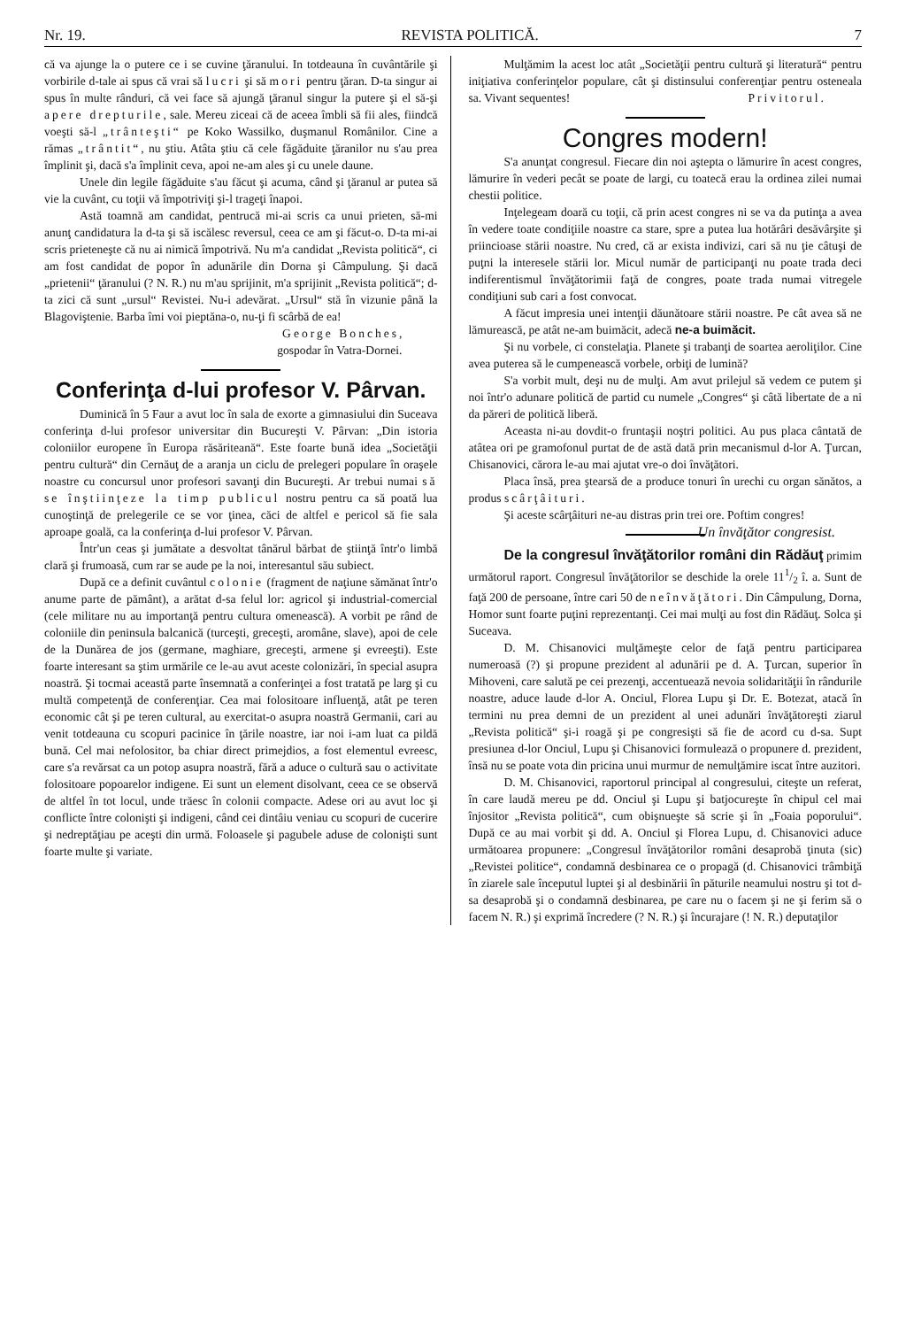Nr. 19. REVISTA POLITICĂ. 7
că va ajunge la o putere ce i se cuvine ţăranului. In totdeauna în cuvântările şi vorbirile d-tale ai spus că vrai să lucri şi să mori pentru ţăran. D-ta singur ai spus în multe rânduri, că vei face să ajungă ţăranul singur la putere şi el să-şi apere drepturile, sale. Mereu ziceai că de aceea îmbli să fii ales, fiindcă voeşti să-l „trânteşti“ pe Koko Wassilko, duşmanul Românilor. Cine a rămas „trântit“, nu ştiu. Atâta ştiu că cele făgăduite ţăranilor nu s'au prea împlinit şi, dacă s'a împlinit ceva, apoi ne-am ales şi cu unele daune.
Unele din legile făgăduite s'au făcut şi acuma, când şi ţăranul ar putea să vie la cuvânt, cu toţii vă împotriviţi şi-l trageţi înapoi.
Astă toamnă am candidat, pentrucă mi-ai scris ca unui prieten, să-mi anunţ candidatura la d-ta şi să iscălesc reversul, ceea ce am şi făcut-o. D-ta mi-ai scris prieteneşte că nu ai nimică împotrivă. Nu m'a candidat „Revista politică“, ci am fost candidat de popor în adunările din Dorna şi Câmpulung. Şi dacă „prietenii“ ţăranului (? N. R.) nu m'au sprijinit, m'a sprijinit „Revista politică“; d-ta zici că sunt „ursul“ Revistei. Nu-i adevărat. „Ursul“ stă în vizunie până la Blagoviştenie. Barba îmi voi pieptăna-o, nu-ţi fi scârbă de ea!
George Bonches,
gospodar în Vatra-Dornei.
Conferinţa d-lui profesor V. Pârvan.
Duminică în 5 Faur a avut loc în sala de exorte a gimnasiului din Suceava conferinţa d-lui profesor universitar din Bucureşti V. Pârvan: „Din istoria coloniilor europene în Europa răsăriteană“. Este foarte bună idea „Societăţii pentru cultură“ din Cernăuţ de a aranja un ciclu de prelegeri populare în oraşele noastre cu concursul unor profesori savanţi din Bucureşti. Ar trebui numai să se înştiinţeze la timp publicul nostru pentru ca să poată lua cunoştinţă de prelegerile ce se vor ţinea, căci de altfel e pericol să fie sala aproape goală, ca la conferinţa d-lui profesor V. Pârvan.
Într'un ceas şi jumătate a desvoltat tânărul bărbat de ştiinţă într'o limbă clară şi frumoasă, cum rar se aude pe la noi, interesantul său subiect.
După ce a definit cuvântul colonie (fragment de naţiune sămănat într'o anume parte de pământ), a arătat d-sa felul lor: agricol şi industrial-comercial (cele militare nu au importanţă pentru cultura omenească). A vorbit pe rând de coloniile din peninsula balcanică (turceşti, greceşti, aromâne, slave), apoi de cele de la Dunărea de jos (germane, maghiare, greceşti, armene şi evreeşti). Este foarte interesant sa ştim urmările ce le-au avut aceste colonizări, în special asupra noastră. Şi tocmai această parte însemnată a conferinţei a fost tratată pe larg şi cu multă competenţă de conferenţiar. Cea mai folositoare influenţă, atât pe teren economic cât şi pe teren cultural, au exercitat-o asupra noastră Germanii, cari au venit totdeauna cu scopuri pacinice în ţările noastre, iar noi i-am luat ca pildă bună. Cel mai nefolositor, ba chiar direct primejdios, a fost elementul evreesc, care s'a revărsat ca un potop asupra noastră, fără a aduce o cultură sau o activitate folositoare popoarelor indigene. Ei sunt un element disolvant, ceea ce se observă de altfel în tot locul, unde trăesc în colonii compacte. Adese ori au avut loc şi conflicte între colonişti şi indigeni, când cei dintâiu veniau cu scopuri de cucerire şi nedreptăţiau pe aceşti din urmă. Foloasele şi pagubele aduse de colonişti sunt foarte multe şi variate.
Mulţămim la acest loc atât „Societăţii pentru cultură şi literatură“ pentru iniţiativa conferinţelor populare, cât şi distinsului conferenţiar pentru osteneala sa. Vivant sequentes! Privitorul.
Congres modern!
S'a anunţat congresul. Fiecare din noi aştepta o lămurire în acest congres, lămurire în vederi pecât se poate de largi, cu toatecă erau la ordinea zilei numai chestii politice.
Inţelegeam doară cu toţii, că prin acest congres ni se va da putinţa a avea în vedere toate condiţiile noastre ca stare, spre a putea lua hotărâri desăvârşite şi priincioase stării noastre. Nu cred, că ar exista indivizi, cari să nu ţie câtuşi de puţni la interesele stării lor. Micul număr de participanţi nu poate trada deci indiferentismul învăţătorimii faţă de congres, poate trada numai vitregele condiţiuni sub cari a fost convocat.
A făcut impresia unei intenţii dăunătoare stării noastre. Pe cât avea să ne lămurească, pe atât ne-am buimăcit, adecă ne-a buimăcit.
Şi nu vorbele, ci constelaţia. Planete şi trabanţi de soartea aeroliţilor. Cine avea puterea să le cumpenească vorbele, orbiţi de lumină?
S'a vorbit mult, deşi nu de mulţi. Am avut prilejul să vedem ce putem şi noi într'o adunare politică de partid cu numele „Congres“ şi câtă libertate de a ni da păreri de politică liberă.
Aceasta ni-au dovdit-o fruntaşii noştri politici. Au pus placa cântată de atâtea ori pe gramofonul purtat de de astă dată prin mecanismul d-lor A. Ţurcan, Chisanovici, cărora le-au mai ajutat vre-o doi învăţători.
Placa însă, prea ştearsă de a produce tonuri în urechi cu organ sănătos, a produs scârţâituri.
Şi aceste scârţâituri ne-au distras prin trei ore. Poftim congres! Un învăţător congresist.
De la congresul învăţătorilor români din Rădăuţ primim următorul raport. Congresul învăţătorilor se deschide la orele 111/2 î. a. Sunt de faţă 200 de persoane, între cari 50 de neînvăţători. Din Câmpulung, Dorna, Homor sunt foarte puţini reprezentanţi. Cei mai mulţi au fost din Rădăuţ. Solca şi Suceava.
D. M. Chisanovici mulţămeşte celor de faţă pentru participarea numeroasă (?) şi propune prezident al adunării pe d. A. Ţurcan, superior în Mihoveni, care salută pe cei prezenţi, accentuează nevoia solidarităţii în rândurile noastre, aduce laude d-lor A. Onciul, Florea Lupu şi Dr. E. Botezat, atacă în termini nu prea demni de un prezident al unei adunări învăţătoreşti ziarul „Revista politică“ şi-i roagă şi pe congresişti să fie de acord cu d-sa. Supt presiunea d-lor Onciul, Lupu şi Chisanovici formulează o propunere d. prezident, însă nu se poate vota din pricina unui murmur de nemulţămire iscat între auzitori.
D. M. Chisanovici, raportorul principal al congresului, citeşte un referat, în care laudă mereu pe dd. Onciul şi Lupu şi batjocureşte în chipul cel mai înjositor „Revista politică“, cum obişnueşte să scrie şi în „Foaia poporului“. După ce au mai vorbit şi dd. A. Onciul şi Florea Lupu, d. Chisanovici aduce următoarea propunere: „Congresul învăţătorilor români desaprobă ţinuta (sic) „Revistei politice“, condamnă desbinarea ce o propagă (d. Chisanovici trâmbiţă în ziarele sale începutul luptei şi al desbinării în păturile neamului nostru şi tot d-sa desaprobă şi o condamnă desbinarea, pe care nu o facem şi ne şi ferim să o facem N. R.) şi exprimă încredere (? N. R.) şi încurajare (! N. R.) deputaţilor